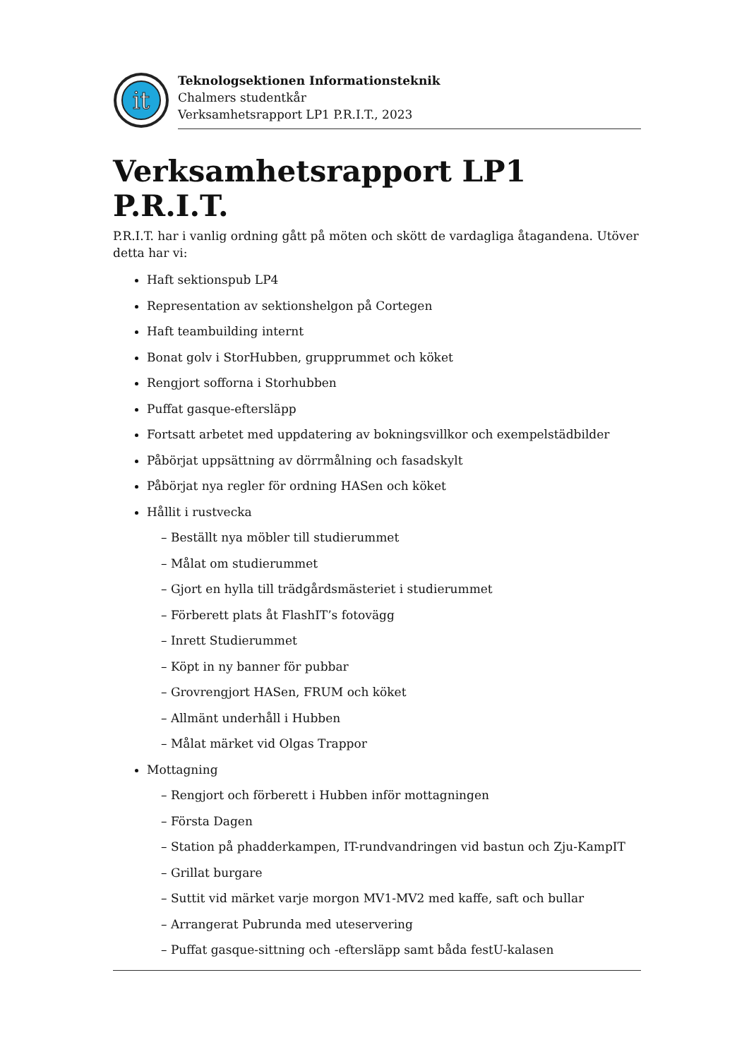it
Teknologsektionen Informationsteknik
Chalmers studentkår
Verksamhetsrapport LP1 P.R.I.T., 2023
Verksamhetsrapport LP1 P.R.I.T.
P.R.I.T. har i vanlig ordning gått på möten och skött de vardagliga åtagandena. Utöver detta har vi:
Haft sektionspub LP4
Representation av sektionshelgon på Cortegen
Haft teambuilding internt
Bonat golv i StorHubben, grupprummet och köket
Rengjort sofforna i Storhubben
Puffat gasque-eftersläpp
Fortsatt arbetet med uppdatering av bokningsvillkor och exempelstädbilder
Påbörjat uppsättning av dörrmålning och fasadskylt
Påbörjat nya regler för ordning HASen och köket
Hållit i rustvecka
– Beställt nya möbler till studierummet
– Målat om studierummet
– Gjort en hylla till trädgårdsmästeriet i studierummet
– Förberett plats åt FlashIT’s fotovägg
– Inrett Studierummet
– Köpt in ny banner för pubbar
– Grovrengjort HASen, FRUM och köket
– Allmänt underhåll i Hubben
– Målat märket vid Olgas Trappor
Mottagning
– Rengjort och förberett i Hubben inför mottagningen
– Första Dagen
– Station på phadderkampen, IT-rundvandringen vid bastun och Zju-KampIT
– Grillat burgare
– Suttit vid märket varje morgon MV1-MV2 med kaffe, saft och bullar
– Arrangerat Pubrunda med uteservering
– Puffat gasque-sittning och -eftersläpp samt båda festU-kalasen